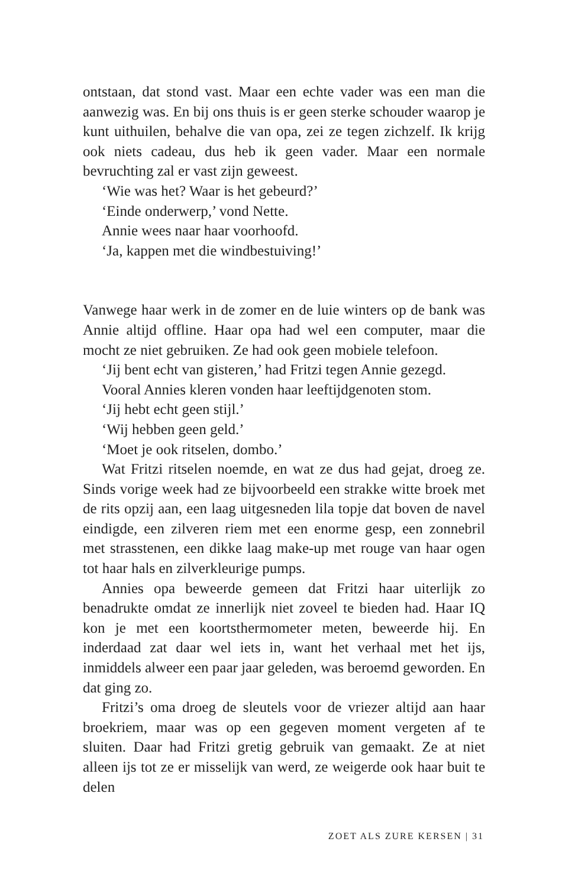ontstaan, dat stond vast. Maar een echte vader was een man die aanwezig was. En bij ons thuis is er geen sterke schouder waarop je kunt uithuilen, behalve die van opa, zei ze tegen zichzelf. Ik krijg ook niets cadeau, dus heb ik geen vader. Maar een normale bevruchting zal er vast zijn geweest.
‘Wie was het? Waar is het gebeurd?’
‘Einde onderwerp,’ vond Nette.
Annie wees naar haar voorhoofd.
‘Ja, kappen met die windbestuiving!’
Vanwege haar werk in de zomer en de luie winters op de bank was Annie altijd offline. Haar opa had wel een computer, maar die mocht ze niet gebruiken. Ze had ook geen mobiele telefoon.
‘Jij bent echt van gisteren,’ had Fritzi tegen Annie gezegd.
Vooral Annies kleren vonden haar leeftijdgenoten stom.
‘Jij hebt echt geen stijl.’
‘Wij hebben geen geld.’
‘Moet je ook ritselen, dombo.’
Wat Fritzi ritselen noemde, en wat ze dus had gejat, droeg ze. Sinds vorige week had ze bijvoorbeeld een strakke witte broek met de rits opzij aan, een laag uitgesneden lila topje dat boven de navel eindigde, een zilveren riem met een enorme gesp, een zonnebril met strasstenen, een dikke laag make-up met rouge van haar ogen tot haar hals en zilverkleurige pumps.
Annies opa beweerde gemeen dat Fritzi haar uiterlijk zo benadrukte omdat ze innerlijk niet zoveel te bieden had. Haar IQ kon je met een koortsthermometer meten, beweerde hij. En inderdaad zat daar wel iets in, want het verhaal met het ijs, inmiddels alweer een paar jaar geleden, was beroemd geworden. En dat ging zo.
Fritzi’s oma droeg de sleutels voor de vriezer altijd aan haar broekriem, maar was op een gegeven moment vergeten af te sluiten. Daar had Fritzi gretig gebruik van gemaakt. Ze at niet alleen ijs tot ze er misselijk van werd, ze weigerde ook haar buit te delen
ZOET ALS ZURE KERSEN | 31